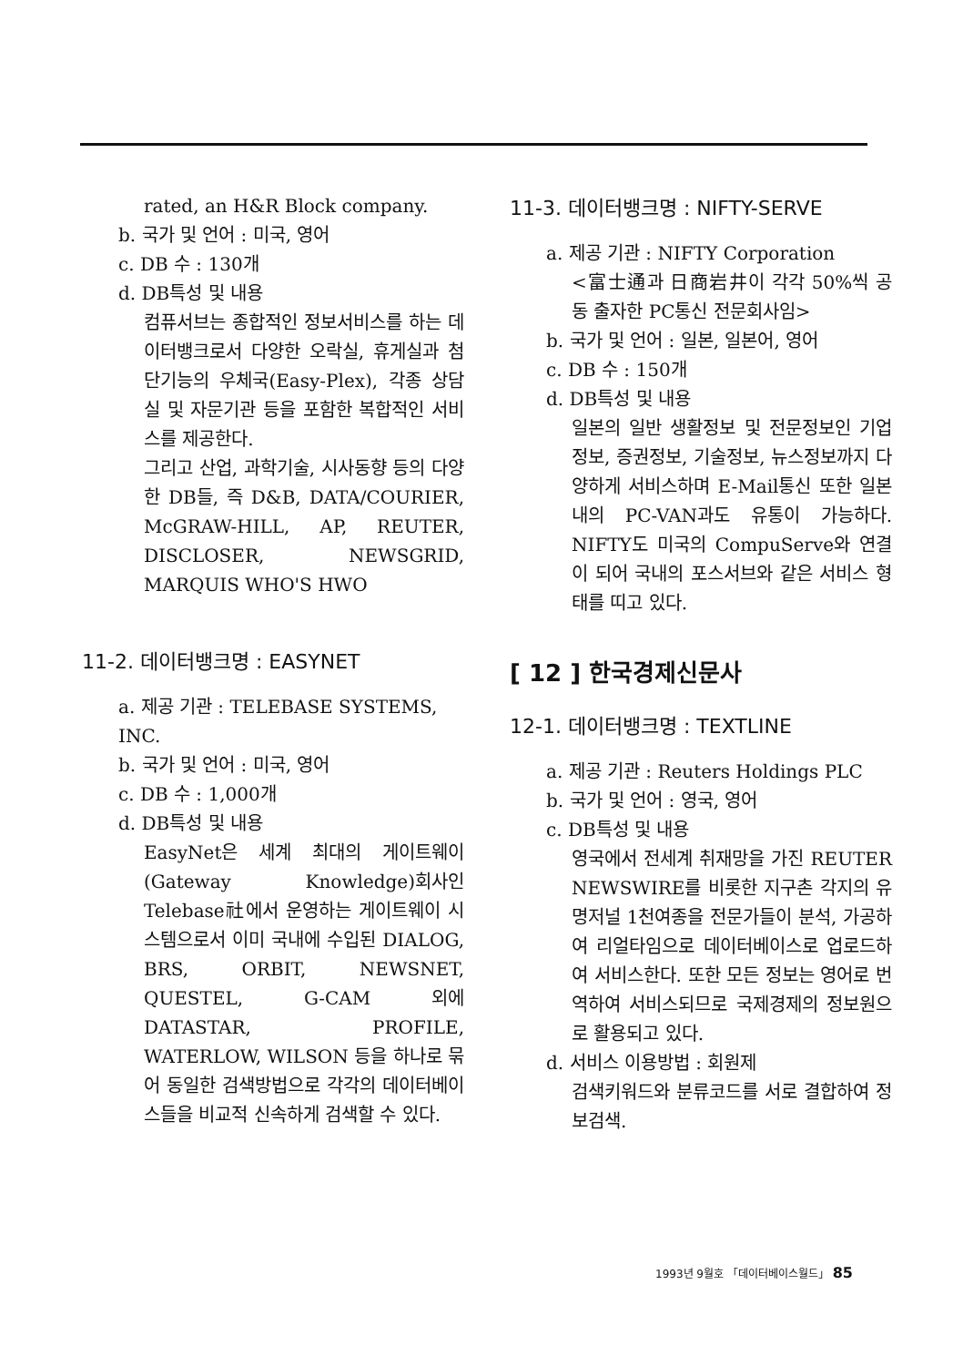rated, an H&R Block company.
b. 국가 및 언어 : 미국, 영어
c. DB 수 : 130개
d. DB특성 및 내용
컴퓨서브는 종합적인 정보서비스를 하는 데이터뱅크로서 다양한 오락실, 휴게실과 첨단기능의 우체국(Easy-Plex), 각종 상담실 및 자문기관 등을 포함한 복합적인 서비스를 제공한다.
그리고 산업, 과학기술, 시사동향 등의 다양한 DB들, 즉 D&B, DATA/COURIER, McGRAW-HILL, AP, REUTER, DISCLOSER, NEWSGRID, MARQUIS WHO'S HWO
11-2. 데이터뱅크명 : EASYNET
a. 제공 기관 : TELEBASE SYSTEMS, INC.
b. 국가 및 언어 : 미국, 영어
c. DB 수 : 1,000개
d. DB특성 및 내용
EasyNet은 세계 최대의 게이트웨이(Gateway Knowledge)회사인 Telebase社에서 운영하는 게이트웨이 시스템으로서 이미 국내에 수입된 DIALOG, BRS, ORBIT, NEWSNET, QUESTEL, G-CAM 외에 DATASTAR, PROFILE, WATERLOW, WILSON 등을 하나로 묶어 동일한 검색방법으로 각각의 데이터베이스들을 비교적 신속하게 검색할 수 있다.
11-3. 데이터뱅크명 : NIFTY-SERVE
a. 제공 기관 : NIFTY Corporation
<富士通과 日商岩井이 각각 50%씩 공동 출자한 PC통신 전문회사임>
b. 국가 및 언어 : 일본, 일본어, 영어
c. DB 수 : 150개
d. DB특성 및 내용
일본의 일반 생활정보 및 전문정보인 기업정보, 증권정보, 기술정보, 뉴스정보까지 다양하게 서비스하며 E-Mail통신 또한 일본내의 PC-VAN과도 유통이 가능하다. NIFTY도 미국의 CompuServe와 연결이 되어 국내의 포스서브와 같은 서비스 형태를 띠고 있다.
[ 12 ] 한국경제신문사
12-1. 데이터뱅크명 : TEXTLINE
a. 제공 기관 : Reuters Holdings PLC
b. 국가 및 언어 : 영국, 영어
c. DB특성 및 내용
영국에서 전세계 취재망을 가진 REUTER NEWSWIRE를 비롯한 지구촌 각지의 유명저널 1천여종을 전문가들이 분석, 가공하여 리얼타임으로 데이터베이스로 업로드하여 서비스한다. 또한 모든 정보는 영어로 번역하여 서비스되므로 국제경제의 정보원으로 활용되고 있다.
d. 서비스 이용방법 : 회원제
검색키워드와 분류코드를 서로 결합하여 정보검색.
1993년 9월호 「데이터베이스월드」 85